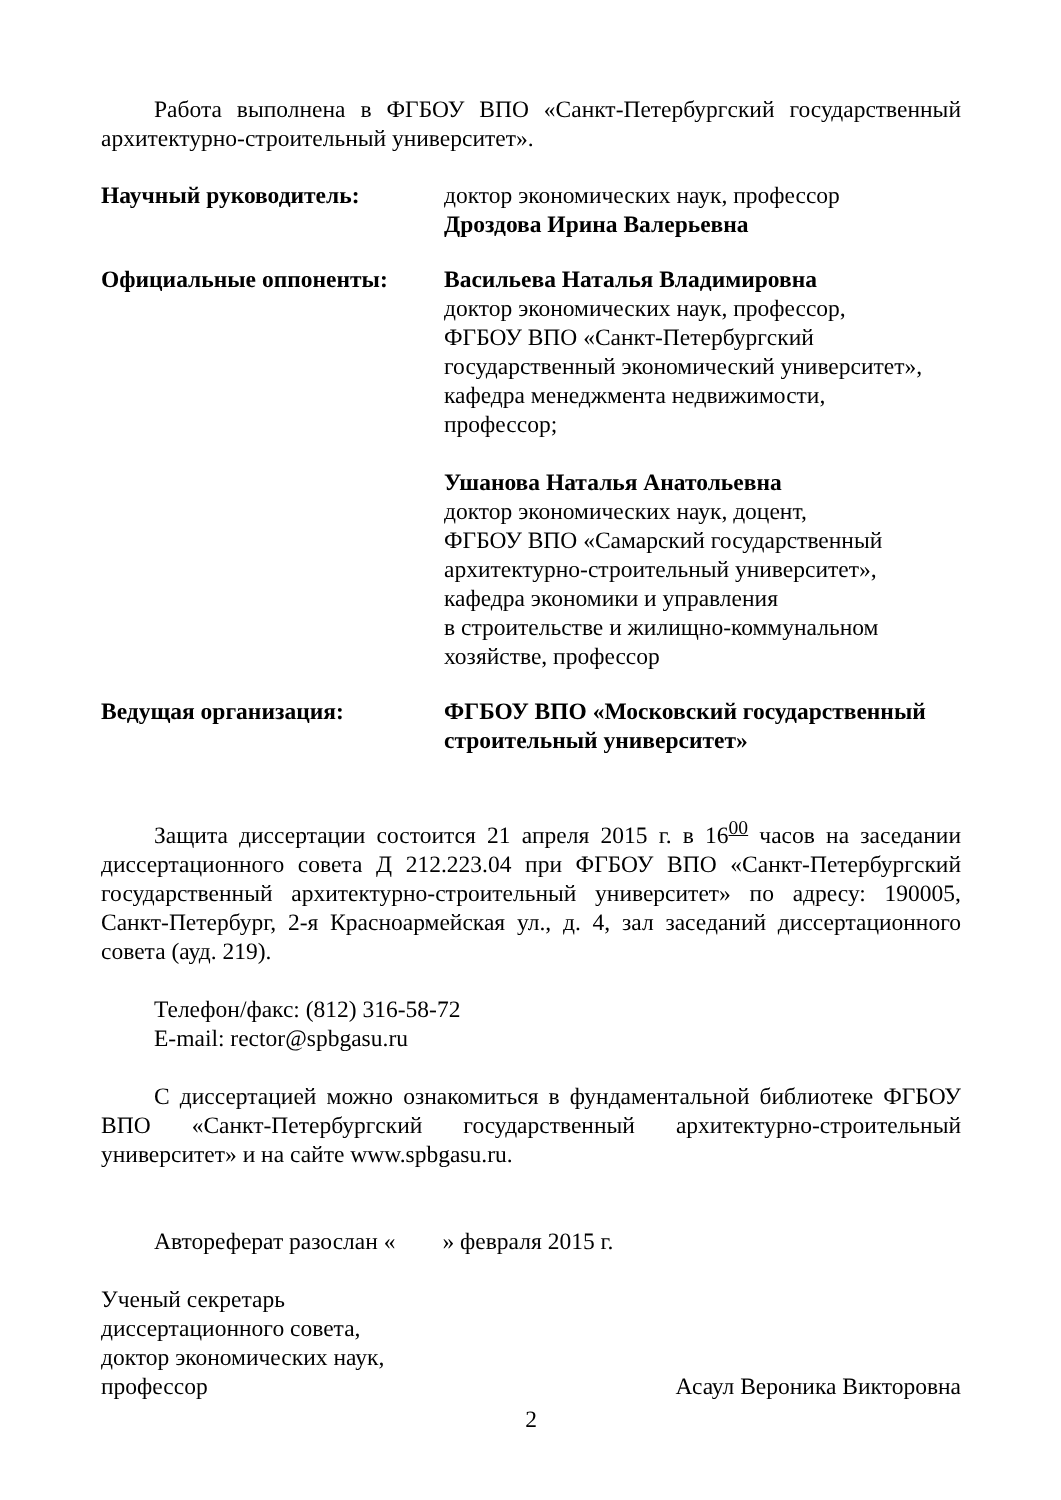Работа выполнена в ФГБОУ ВПО «Санкт-Петербургский государственный архитектурно-строительный университет».
Научный руководитель: доктор экономических наук, профессор
Дроздова Ирина Валерьевна
Официальные оппоненты: Васильева Наталья Владимировна
доктор экономических наук, профессор,
ФГБОУ ВПО «Санкт-Петербургский
государственный экономический университет»,
кафедра менеджмента недвижимости,
профессор;
Ушанова Наталья Анатольевна
доктор экономических наук, доцент,
ФГБОУ ВПО «Самарский государственный
архитектурно-строительный университет»,
кафедра экономики и управления
в строительстве и жилищно-коммунальном
хозяйстве, профессор
Ведущая организация: ФГБОУ ВПО «Московский государственный строительный университет»
Защита диссертации состоится 21 апреля 2015 г. в 16<sup>00</sup> часов на заседании диссертационного совета Д 212.223.04 при ФГБОУ ВПО «Санкт-Петербургский государственный архитектурно-строительный университет» по адресу: 190005, Санкт-Петербург, 2-я Красноармейская ул., д. 4, зал заседаний диссертационного совета (ауд. 219).
Телефон/факс: (812) 316-58-72
E-mail: rector@spbgasu.ru
С диссертацией можно ознакомиться в фундаментальной библиотеке ФГБОУ ВПО «Санкт-Петербургский государственный архитектурно-строительный университет» и на сайте www.spbgasu.ru.
Автореферат разослан « » февраля 2015 г.
Ученый секретарь
диссертационного совета,
доктор экономических наук,
профессор Асаул Вероника Викторовна
2